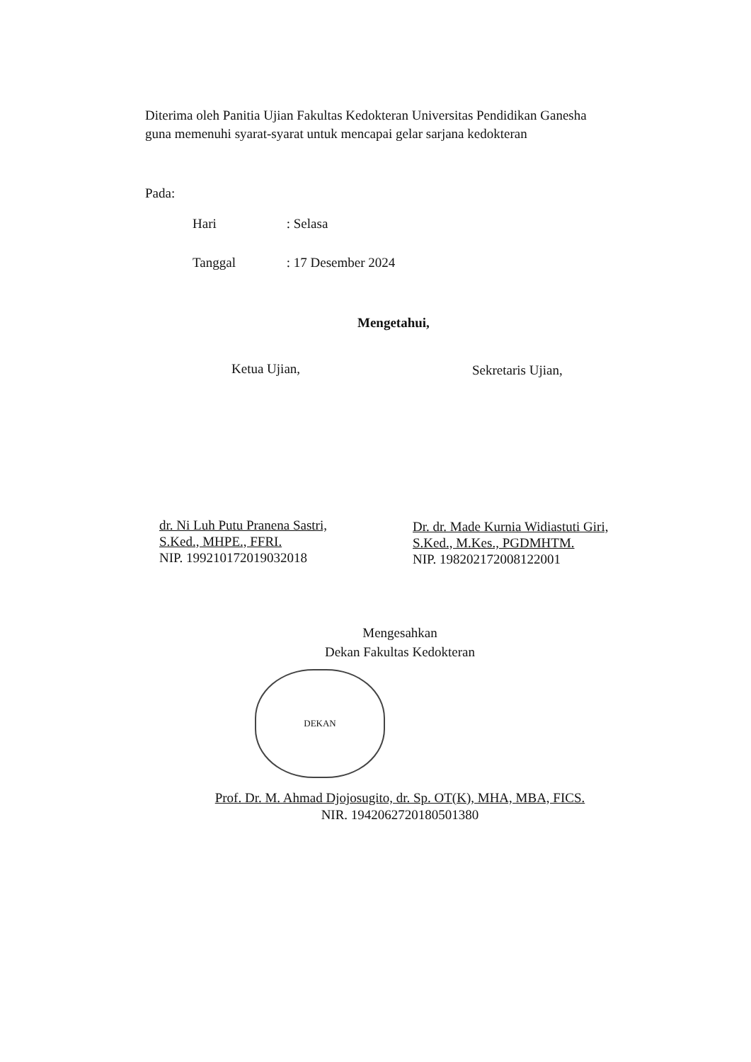Diterima oleh Panitia Ujian Fakultas Kedokteran Universitas Pendidikan Ganesha
guna memenuhi syarat-syarat untuk mencapai gelar sarjana kedokteran
Pada:
Hari : Selasa
Tanggal : 17 Desember 2024
Mengetahui,
Ketua Ujian, Sekretaris Ujian,
dr. Ni Luh Putu Pranena Sastri,
S.Ked., MHPE., FFRI.
NIP. 199210172019032018
Dr. dr. Made Kurnia Widiastuti Giri,
S.Ked., M.Kes., PGDMHTM.
NIP. 198202172008122001
Mengesahkan
Dekan Fakultas Kedokteran
DEKAN
Prof. Dr. M. Ahmad Djojosugito, dr. Sp. OT(K), MHA, MBA, FICS.
NIR. 1942062720180501380